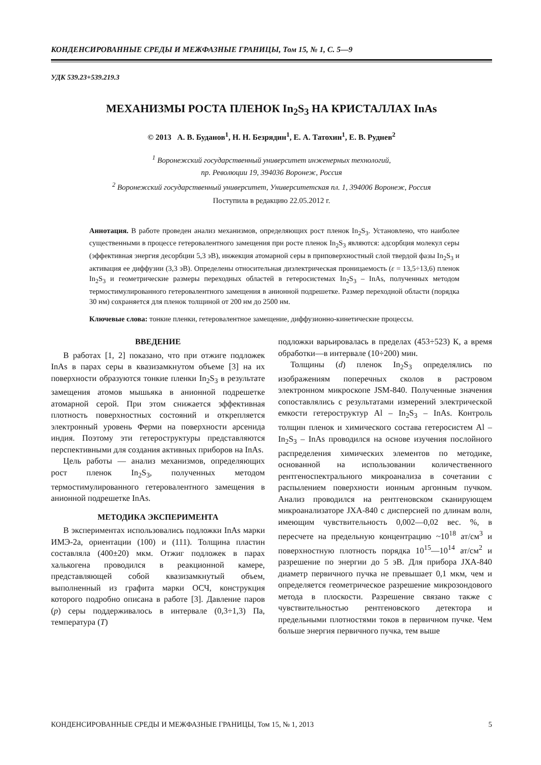КОНДЕНСИРОВАННЫЕ СРЕДЫ И МЕЖФАЗНЫЕ ГРАНИЦЫ, Том 15, № 1, С. 5—9
УДК 539.23+539.219.3
МЕХАНИЗМЫ РОСТА ПЛЕНОК In<sub>2</sub>S<sub>3</sub> НА КРИСТАЛЛАХ InAs
© 2013 А. В. Буданов<sup>1</sup>, Н. Н. Безрядин<sup>1</sup>, Е. А. Татохин<sup>1</sup>, Е. В. Руднев<sup>2</sup>
<sup>1</sup> Воронежский государственный университет инженерных технологий,
пр. Революции 19, 394036 Воронеж, Россия
<sup>2</sup> Воронежский государственный университет, Университетская пл. 1, 394006 Воронеж, Россия
Поступила в редакцию 22.05.2012 г.
Аннотация. В работе проведен анализ механизмов, определяющих рост пленок In<sub>2</sub>S<sub>3</sub>. Установлено, что наиболее существенными в процессе гетеровалентного замещения при росте пленок In<sub>2</sub>S<sub>3</sub> являются: адсорбция молекул серы (эффективная энергия десорбции 5,3 эВ), инжекция атомарной серы в приповерхностный слой твердой фазы In<sub>2</sub>S<sub>3</sub> и активация ее диффузии (3,3 эВ). Определены относительная диэлектрическая проницаемость (ε = 13,5÷13,6) пленок In<sub>2</sub>S<sub>3</sub> и геометрические размеры переходных областей в гетеросистемах In<sub>2</sub>S<sub>3</sub> – InAs, полученных методом термостимулированного гетеровалентного замещения в анионной подрешетке. Размер переходной области (порядка 30 нм) сохраняется для пленок толщиной от 200 нм до 2500 нм.
Ключевые слова: тонкие пленки, гетеровалентное замещение, диффузионно-кинетические процессы.
ВВЕДЕНИЕ
В работах [1, 2] показано, что при отжиге подложек InAs в парах серы в квазизамкнутом объеме [3] на их поверхности образуются тонкие пленки In<sub>2</sub>S<sub>3</sub> в результате замещения атомов мышьяка в анионной подрешетке атомарной серой. При этом снижается эффективная плотность поверхностных состояний и открепляется электронный уровень Ферми на поверхности арсенида индия. Поэтому эти гетероструктуры представляются перспективными для создания активных приборов на InAs.
Цель работы — анализ механизмов, определяющих рост пленок In<sub>2</sub>S<sub>3</sub>, полученных методом термостимулированного гетеровалентного замещения в анионной подрешетке InAs.
МЕТОДИКА ЭКСПЕРИМЕНТА
В экспериментах использовались подложки InAs марки ИМЭ-2а, ориентации (100) и (111). Толщина пластин составляла (400±20) мкм. Отжиг подложек в парах халькогена проводился в реакционной камере, представляющей собой квазизамкнутый объем, выполненный из графита марки ОСЧ, конструкция которого подробно описана в работе [3]. Давление паров (p) серы поддерживалось в интервале (0,3÷1,3) Па, температура (T)
подложки варьировалась в пределах (453÷523) К, а время обработки—в интервале (10÷200) мин.
Толщины (d) пленок In<sub>2</sub>S<sub>3</sub> определялись по изображениям поперечных сколов в растровом электронном микроскопе JSM-840. Полученные значения сопоставлялись с результатами измерений электрической емкости гетероструктур Al – In<sub>2</sub>S<sub>3</sub> – InAs. Контроль толщин пленок и химического состава гетеросистем Al – In<sub>2</sub>S<sub>3</sub> – InAs проводился на основе изучения послойного распределения химических элементов по методике, основанной на использовании количественного рентгеноспектрального микроанализа в сочетании с распылением поверхности ионным аргонным пучком. Анализ проводился на рентгеновском сканирующем микроанализаторе JXA-840 с дисперсией по длинам волн, имеющим чувствительность 0,002—0,02 вес. %, в пересчете на предельную концентрацию ~10<sup>18</sup> ат/см<sup>3</sup> и поверхностную плотность порядка 10<sup>15</sup>—10<sup>14</sup> ат/см<sup>2</sup> и разрешение по энергии до 5 эВ. Для прибора JXA-840 диаметр первичного пучка не превышает 0,1 мкм, чем и определяется геометрическое разрешение микрозондового метода в плоскости. Разрешение связано также с чувствительностью рентгеновского детектора и предельными плотностями токов в первичном пучке. Чем больше энергия первичного пучка, тем выше
КОНДЕНСИРОВАННЫЕ СРЕДЫ И МЕЖФАЗНЫЕ ГРАНИЦЫ, Том 15, № 1, 2013 5